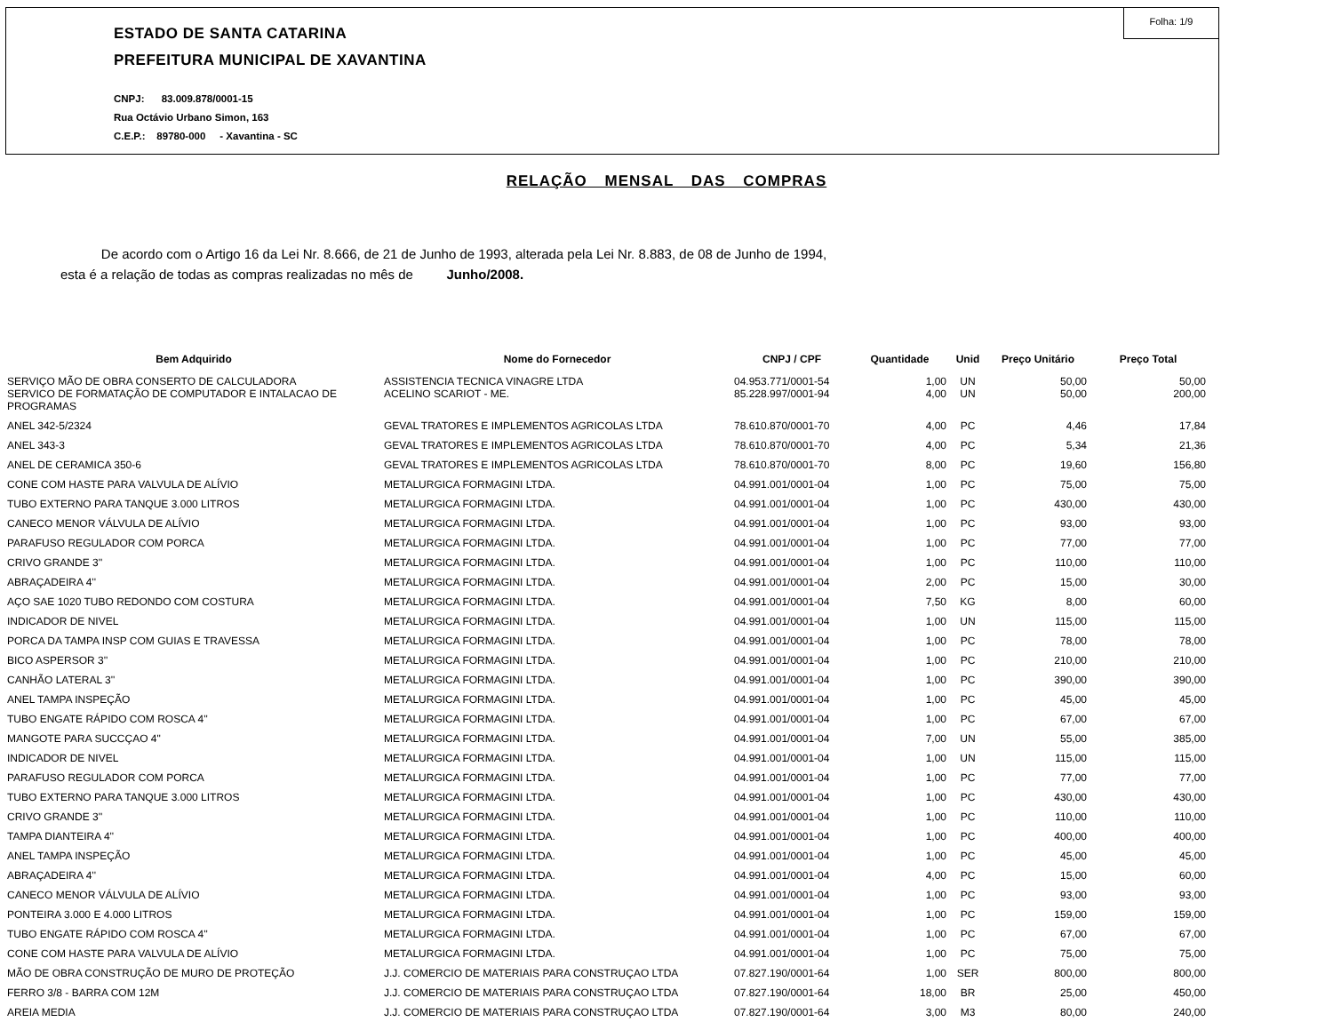Folha: 1/9
ESTADO DE SANTA CATARINA
PREFEITURA MUNICIPAL DE XAVANTINA
CNPJ: 83.009.878/0001-15
Rua Octávio Urbano Simon, 163
C.E.P.: 89780-000 - Xavantina - SC
RELAÇÃO MENSAL DAS COMPRAS
De acordo com o Artigo 16 da Lei Nr. 8.666, de 21 de Junho de 1993, alterada pela Lei Nr. 8.883, de 08 de Junho de 1994,
esta é a relação de todas as compras realizadas no mês de Junho/2008.
| Bem Adquirido | Nome do Fornecedor | CNPJ / CPF | Quantidade | Unid | Preço Unitário | Preço Total |
| --- | --- | --- | --- | --- | --- | --- |
| SERVIÇO MÃO DE OBRA CONSERTO DE CALCULADORA | ASSISTENCIA TECNICA VINAGRE LTDA | 04.953.771/0001-54 | 1,00 | UN | 50,00 | 50,00 |
| SERVICO DE FORMATAÇÃO DE COMPUTADOR E INTALACAO DE PROGRAMAS | ACELINO SCARIOT - ME. | 85.228.997/0001-94 | 4,00 | UN | 50,00 | 200,00 |
| ANEL 342-5/2324 | GEVAL TRATORES E IMPLEMENTOS AGRICOLAS LTDA | 78.610.870/0001-70 | 4,00 | PC | 4,46 | 17,84 |
| ANEL 343-3 | GEVAL TRATORES E IMPLEMENTOS AGRICOLAS LTDA | 78.610.870/0001-70 | 4,00 | PC | 5,34 | 21,36 |
| ANEL DE CERAMICA 350-6 | GEVAL TRATORES E IMPLEMENTOS AGRICOLAS LTDA | 78.610.870/0001-70 | 8,00 | PC | 19,60 | 156,80 |
| CONE COM HASTE PARA VALVULA DE ALÍVIO | METALURGICA FORMAGINI LTDA. | 04.991.001/0001-04 | 1,00 | PC | 75,00 | 75,00 |
| TUBO EXTERNO PARA TANQUE 3.000 LITROS | METALURGICA FORMAGINI LTDA. | 04.991.001/0001-04 | 1,00 | PC | 430,00 | 430,00 |
| CANECO MENOR VÁLVULA DE ALÍVIO | METALURGICA FORMAGINI LTDA. | 04.991.001/0001-04 | 1,00 | PC | 93,00 | 93,00 |
| PARAFUSO REGULADOR COM PORCA | METALURGICA FORMAGINI LTDA. | 04.991.001/0001-04 | 1,00 | PC | 77,00 | 77,00 |
| CRIVO GRANDE 3'' | METALURGICA FORMAGINI LTDA. | 04.991.001/0001-04 | 1,00 | PC | 110,00 | 110,00 |
| ABRAÇADEIRA 4'' | METALURGICA FORMAGINI LTDA. | 04.991.001/0001-04 | 2,00 | PC | 15,00 | 30,00 |
| AÇO SAE 1020 TUBO REDONDO COM COSTURA | METALURGICA FORMAGINI LTDA. | 04.991.001/0001-04 | 7,50 | KG | 8,00 | 60,00 |
| INDICADOR DE NIVEL | METALURGICA FORMAGINI LTDA. | 04.991.001/0001-04 | 1,00 | UN | 115,00 | 115,00 |
| PORCA DA TAMPA INSP COM GUIAS E TRAVESSA | METALURGICA FORMAGINI LTDA. | 04.991.001/0001-04 | 1,00 | PC | 78,00 | 78,00 |
| BICO ASPERSOR 3'' | METALURGICA FORMAGINI LTDA. | 04.991.001/0001-04 | 1,00 | PC | 210,00 | 210,00 |
| CANHÃO LATERAL 3'' | METALURGICA FORMAGINI LTDA. | 04.991.001/0001-04 | 1,00 | PC | 390,00 | 390,00 |
| ANEL TAMPA INSPEÇÃO | METALURGICA FORMAGINI LTDA. | 04.991.001/0001-04 | 1,00 | PC | 45,00 | 45,00 |
| TUBO ENGATE RÁPIDO COM ROSCA 4'' | METALURGICA FORMAGINI LTDA. | 04.991.001/0001-04 | 1,00 | PC | 67,00 | 67,00 |
| MANGOTE PARA SUCCÇAO 4" | METALURGICA FORMAGINI LTDA. | 04.991.001/0001-04 | 7,00 | UN | 55,00 | 385,00 |
| INDICADOR DE NIVEL | METALURGICA FORMAGINI LTDA. | 04.991.001/0001-04 | 1,00 | UN | 115,00 | 115,00 |
| PARAFUSO REGULADOR COM PORCA | METALURGICA FORMAGINI LTDA. | 04.991.001/0001-04 | 1,00 | PC | 77,00 | 77,00 |
| TUBO EXTERNO PARA TANQUE 3.000 LITROS | METALURGICA FORMAGINI LTDA. | 04.991.001/0001-04 | 1,00 | PC | 430,00 | 430,00 |
| CRIVO GRANDE 3'' | METALURGICA FORMAGINI LTDA. | 04.991.001/0001-04 | 1,00 | PC | 110,00 | 110,00 |
| TAMPA DIANTEIRA 4'' | METALURGICA FORMAGINI LTDA. | 04.991.001/0001-04 | 1,00 | PC | 400,00 | 400,00 |
| ANEL TAMPA INSPEÇÃO | METALURGICA FORMAGINI LTDA. | 04.991.001/0001-04 | 1,00 | PC | 45,00 | 45,00 |
| ABRAÇADEIRA 4'' | METALURGICA FORMAGINI LTDA. | 04.991.001/0001-04 | 4,00 | PC | 15,00 | 60,00 |
| CANECO MENOR VÁLVULA DE ALÍVIO | METALURGICA FORMAGINI LTDA. | 04.991.001/0001-04 | 1,00 | PC | 93,00 | 93,00 |
| PONTEIRA 3.000 E 4.000 LITROS | METALURGICA FORMAGINI LTDA. | 04.991.001/0001-04 | 1,00 | PC | 159,00 | 159,00 |
| TUBO ENGATE RÁPIDO COM ROSCA 4'' | METALURGICA FORMAGINI LTDA. | 04.991.001/0001-04 | 1,00 | PC | 67,00 | 67,00 |
| CONE COM HASTE PARA VALVULA DE ALÍVIO | METALURGICA FORMAGINI LTDA. | 04.991.001/0001-04 | 1,00 | PC | 75,00 | 75,00 |
| MÃO DE OBRA CONSTRUÇÃO DE MURO DE PROTEÇÃO | J.J. COMERCIO DE MATERIAIS PARA CONSTRUÇAO LTDA | 07.827.190/0001-64 | 1,00 | SER | 800,00 | 800,00 |
| FERRO 3/8 - BARRA COM 12M | J.J. COMERCIO DE MATERIAIS PARA CONSTRUÇAO LTDA | 07.827.190/0001-64 | 18,00 | BR | 25,00 | 450,00 |
| AREIA MEDIA | J.J. COMERCIO DE MATERIAIS PARA CONSTRUÇAO LTDA | 07.827.190/0001-64 | 3,00 | M3 | 80,00 | 240,00 |